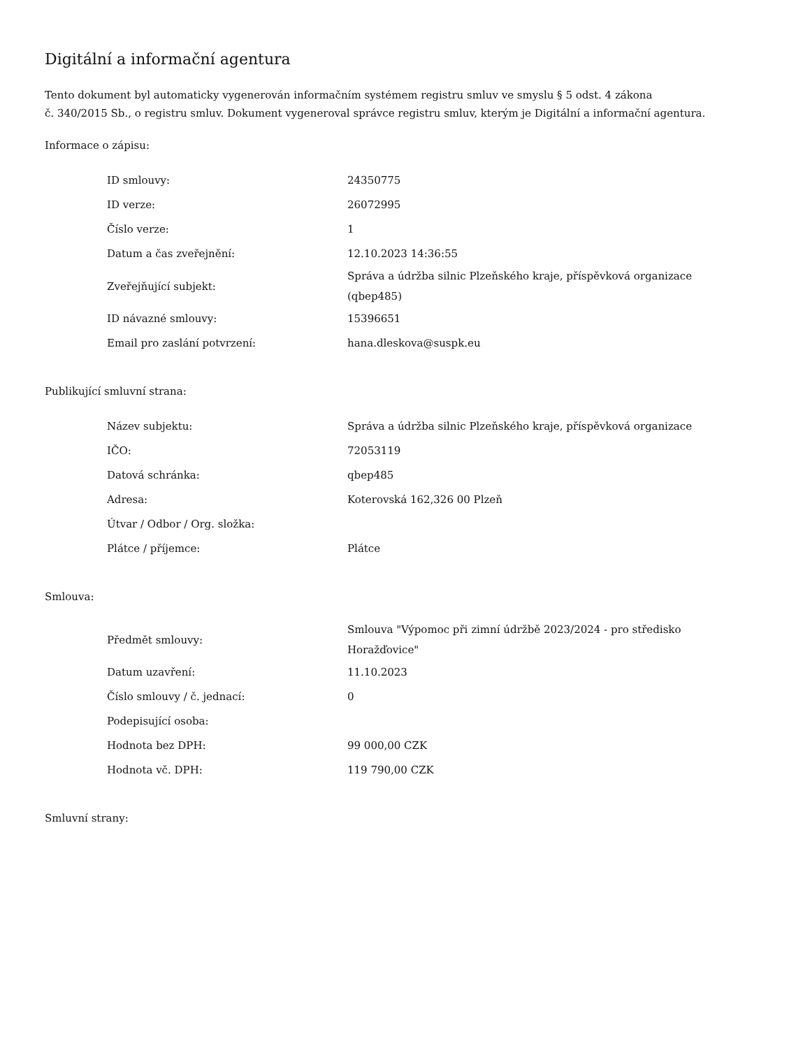Digitální a informační agentura
Tento dokument byl automaticky vygenerován informačním systémem registru smluv ve smyslu § 5 odst. 4 zákona
č. 340/2015 Sb., o registru smluv. Dokument vygeneroval správce registru smluv, kterým je Digitální a informační agentura.
Informace o zápisu:
| ID smlouvy: | 24350775 |
| ID verze: | 26072995 |
| Číslo verze: | 1 |
| Datum a čas zveřejnění: | 12.10.2023 14:36:55 |
| Zveřejňující subjekt: | Správa a údržba silnic Plzeňského kraje, příspěvková organizace (qbep485) |
| ID návazné smlouvy: | 15396651 |
| Email pro zaslání potvrzení: | hana.dleskova@suspk.eu |
Publikující smluvní strana:
| Název subjektu: | Správa a údržba silnic Plzeňského kraje, příspěvková organizace |
| IČO: | 72053119 |
| Datová schránka: | qbep485 |
| Adresa: | Koterovská 162,326 00 Plzeň |
| Útvar / Odbor / Org. složka: | |
| Plátce / příjemce: | Plátce |
Smlouva:
| Předmět smlouvy: | Smlouva "Výpomoc při zimní údržbě 2023/2024 - pro středisko Horažďovice" |
| Datum uzavření: | 11.10.2023 |
| Číslo smlouvy / č. jednací: | 0 |
| Podepisující osoba: | |
| Hodnota bez DPH: | 99 000,00 CZK |
| Hodnota vč. DPH: | 119 790,00 CZK |
Smluvní strany: